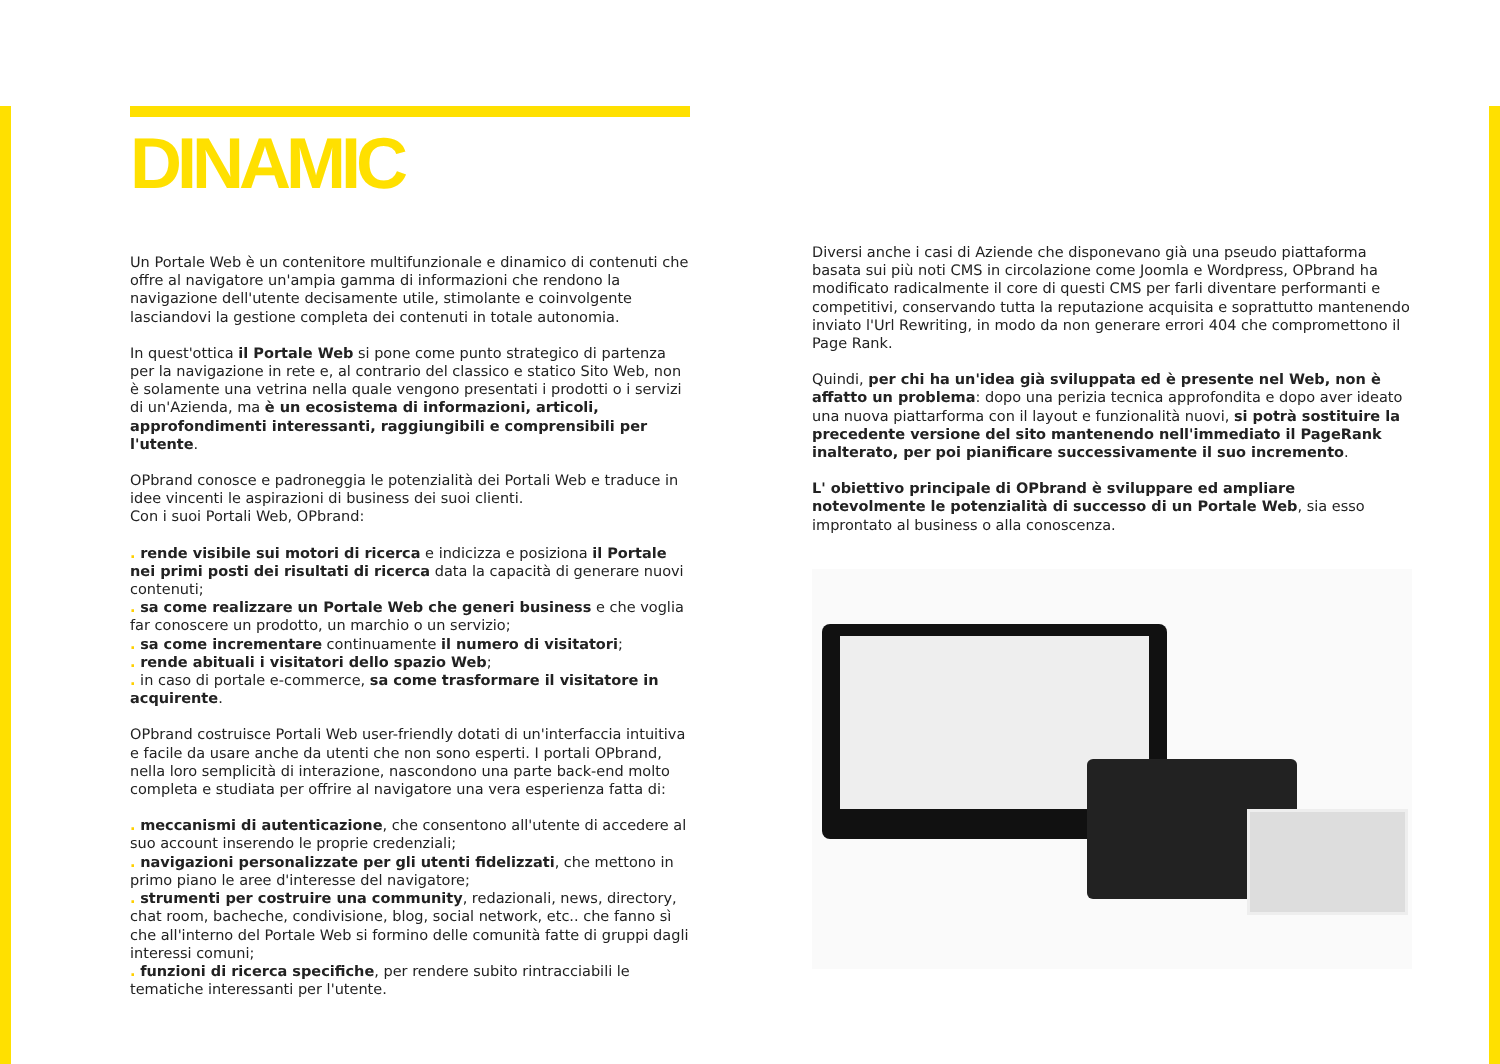DINAMIC
Un Portale Web è un contenitore multifunzionale e dinamico di contenuti che offre al navigatore un'ampia gamma di informazioni che rendono la navigazione dell'utente decisamente utile, stimolante e coinvolgente lasciandovi la gestione completa dei contenuti in totale autonomia.
In quest'ottica il Portale Web si pone come punto strategico di partenza per la navigazione in rete e, al contrario del classico e statico Sito Web, non è solamente una vetrina nella quale vengono presentati i prodotti o i servizi di un'Azienda, ma è un ecosistema di informazioni, articoli, approfondimenti interessanti, raggiungibili e comprensibili per l'utente.
OPbrand conosce e padroneggia le potenzialità dei Portali Web e traduce in idee vincenti le aspirazioni di business dei suoi clienti.
Con i suoi Portali Web, OPbrand:
. rende visibile sui motori di ricerca e indicizza e posiziona il Portale nei primi posti dei risultati di ricerca data la capacità di generare nuovi contenuti;
. sa come realizzare un Portale Web che generi business e che voglia far conoscere un prodotto, un marchio o un servizio;
. sa come incrementare continuamente il numero di visitatori;
. rende abituali i visitatori dello spazio Web;
. in caso di portale e-commerce, sa come trasformare il visitatore in acquirente.
OPbrand costruisce Portali Web user-friendly dotati di un'interfaccia intuitiva e facile da usare anche da utenti che non sono esperti. I portali OPbrand, nella loro semplicità di interazione, nascondono una parte back-end molto completa e studiata per offrire al navigatore una vera esperienza fatta di:
. meccanismi di autenticazione, che consentono all'utente di accedere al suo account inserendo le proprie credenziali;
. navigazioni personalizzate per gli utenti fidelizzati, che mettono in primo piano le aree d'interesse del navigatore;
. strumenti per costruire una community, redazionali, news, directory, chat room, bacheche, condivisione, blog, social network, etc.. che fanno sì che all'interno del Portale Web si formino delle comunità fatte di gruppi dagli interessi comuni;
. funzioni di ricerca specifiche, per rendere subito rintracciabili le tematiche interessanti per l'utente.
Diversi anche i casi di Aziende che disponevano già una pseudo piattaforma basata sui più noti CMS in circolazione come Joomla e Wordpress, OPbrand ha modificato radicalmente il core di questi CMS per farli diventare performanti e competitivi, conservando tutta la reputazione acquisita e soprattutto mantenendo inviato l'Url Rewriting, in modo da non generare errori 404 che compromettono il Page Rank.
Quindi, per chi ha un'idea già sviluppata ed è presente nel Web, non è affatto un problema: dopo una perizia tecnica approfondita e dopo aver ideato una nuova piattarforma con il layout e funzionalità nuovi, si potrà sostituire la precedente versione del sito mantenendo nell'immediato il PageRank inalterato, per poi pianificare successivamente il suo incremento.
L' obiettivo principale di OPbrand è sviluppare ed ampliare notevolmente le potenzialità di successo di un Portale Web, sia esso improntato al business o alla conoscenza.